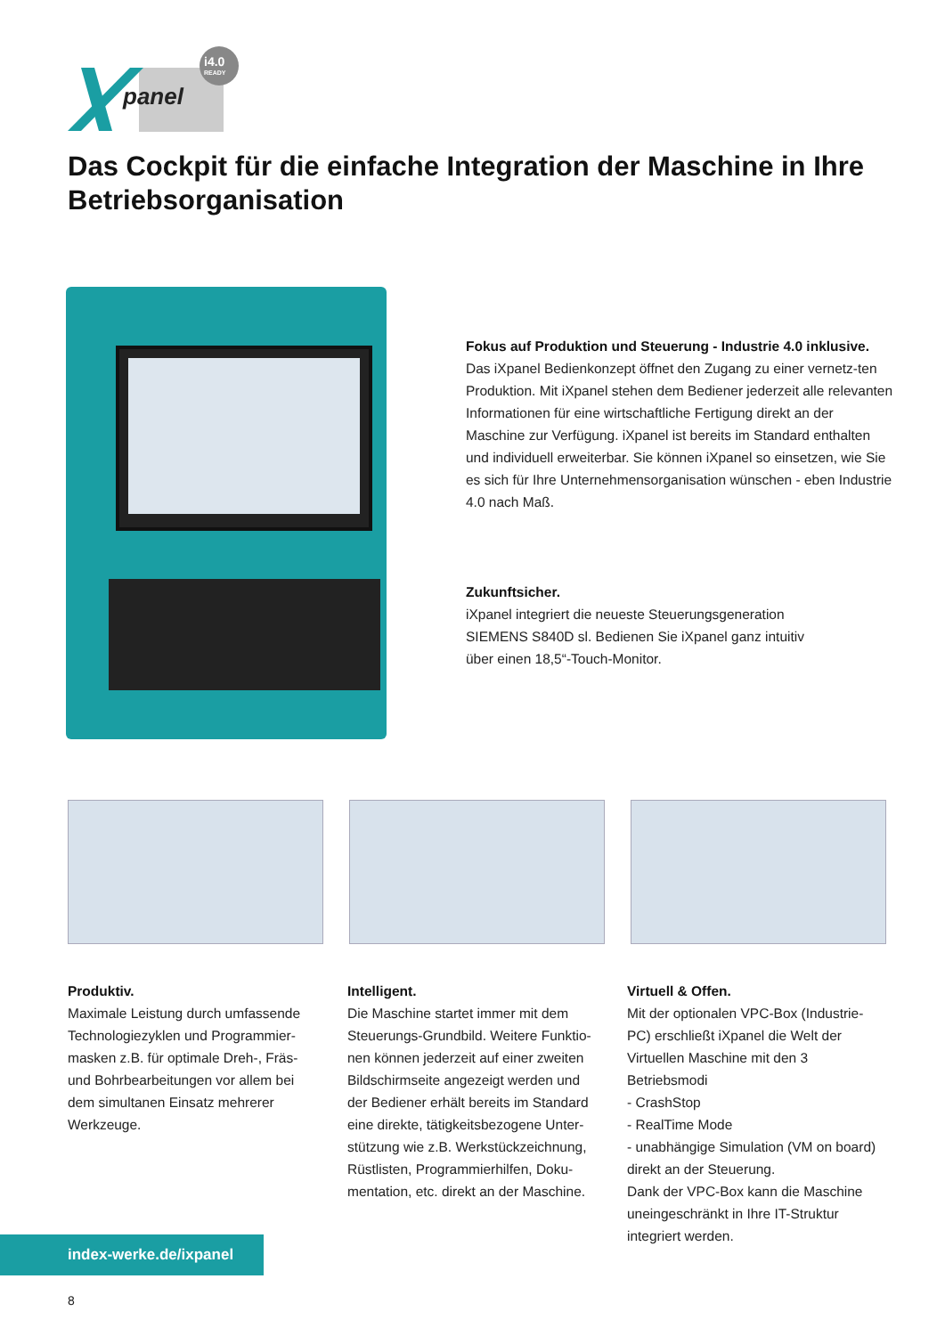panel
i4.0
READY
Das Cockpit für die einfache Integration der Maschine in Ihre Betriebsorganisation
Fokus auf Produktion und Steuerung - Industrie 4.0 inklusive.
Das iXpanel Bedienkonzept öffnet den Zugang zu einer vernetz-ten Produktion. Mit iXpanel stehen dem Bediener jederzeit alle relevanten Informationen für eine wirtschaftliche Fertigung direkt an der Maschine zur Verfügung. iXpanel ist bereits im Standard enthalten und individuell erweiterbar. Sie können iXpanel so einsetzen, wie Sie es sich für Ihre Unternehmensorganisation wünschen - eben Industrie 4.0 nach Maß.
Zukunftsicher.
iXpanel integriert die neueste Steuerungsgeneration
SIEMENS S840D sl. Bedienen Sie iXpanel ganz intuitiv
über einen 18,5“-Touch-Monitor.
Produktiv.
Maximale Leistung durch umfassende Technologiezyklen und Programmier-masken z.B. für optimale Dreh-, Fräs- und Bohrbearbeitungen vor allem bei dem simultanen Einsatz mehrerer Werkzeuge.
Intelligent.
Die Maschine startet immer mit dem Steuerungs-Grundbild. Weitere Funktio-nen können jederzeit auf einer zweiten Bildschirmseite angezeigt werden und der Bediener erhält bereits im Standard eine direkte, tätigkeitsbezogene Unter-stützung wie z.B. Werkstückzeichnung, Rüstlisten, Programmierhilfen, Doku-mentation, etc. direkt an der Maschine.
Virtuell & Offen.
Mit der optionalen VPC-Box (Industrie-PC) erschließt iXpanel die Welt der Virtuellen Maschine mit den 3 Betriebsmodi
- CrashStop
- RealTime Mode
- unabhängige Simulation (VM on board)
direkt an der Steuerung.
Dank der VPC-Box kann die Maschine uneingeschränkt in Ihre IT-Struktur integriert werden.
index-werke.de/ixpanel
8